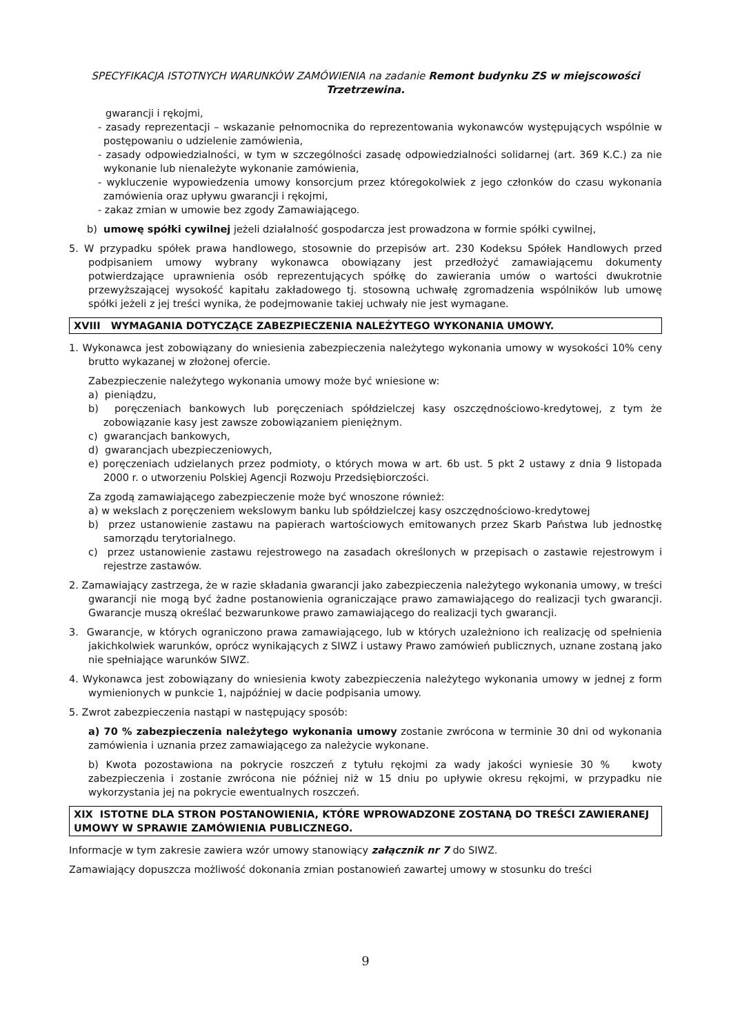SPECYFIKACJA ISTOTNYCH WARUNKÓW ZAMÓWIENIA na zadanie Remont budynku ZS w miejscowości Trzetrzewina.
gwarancji i rękojmi,
- zasady reprezentacji – wskazanie pełnomocnika do reprezentowania wykonawców występujących wspólnie w postępowaniu o udzielenie zamówienia,
- zasady odpowiedzialności, w tym w szczególności zasadę odpowiedzialności solidarnej (art. 369 K.C.) za nie wykonanie lub nienależyte wykonanie zamówienia,
- wykluczenie wypowiedzenia umowy konsorcjum przez któregokolwiek z jego członków do czasu wykonania zamówienia oraz upływu gwarancji i rękojmi,
- zakaz zmian w umowie bez zgody Zamawiającego.
b) umowę spółki cywilnej jeżeli działalność gospodarcza jest prowadzona w formie spółki cywilnej,
5. W przypadku spółek prawa handlowego, stosownie do przepisów art. 230 Kodeksu Spółek Handlowych przed podpisaniem umowy wybrany wykonawca obowiązany jest przedłożyć zamawiającemu dokumenty potwierdzające uprawnienia osób reprezentujących spółkę do zawierania umów o wartości dwukrotnie przewyższającej wysokość kapitału zakładowego tj. stosowną uchwałę zgromadzenia wspólników lub umowę spółki jeżeli z jej treści wynika, że podejmowanie takiej uchwały nie jest wymagane.
XVIII WYMAGANIA DOTYCZĄCE ZABEZPIECZENIA NALEŻYTEGO WYKONANIA UMOWY.
1. Wykonawca jest zobowiązany do wniesienia zabezpieczenia należytego wykonania umowy w wysokości 10% ceny brutto wykazanej w złożonej ofercie.
Zabezpieczenie należytego wykonania umowy może być wniesione w:
a) pieniądzu,
b) poręczeniach bankowych lub poręczeniach spółdzielczej kasy oszczędnościowo-kredytowej, z tym że zobowiązanie kasy jest zawsze zobowiązaniem pieniężnym.
c) gwarancjach bankowych,
d) gwarancjach ubezpieczeniowych,
e) poręczeniach udzielanych przez podmioty, o których mowa w art. 6b ust. 5 pkt 2 ustawy z dnia 9 listopada 2000 r. o utworzeniu Polskiej Agencji Rozwoju Przedsiębiorczości.
Za zgodą zamawiającego zabezpieczenie może być wnoszone również:
a) w wekslach z poręczeniem wekslowym banku lub spółdzielczej kasy oszczędnościowo-kredytowej
b) przez ustanowienie zastawu na papierach wartościowych emitowanych przez Skarb Państwa lub jednostkę samorządu terytorialnego.
c) przez ustanowienie zastawu rejestrowego na zasadach określonych w przepisach o zastawie rejestrowym i rejestrze zastawów.
2. Zamawiający zastrzega, że w razie składania gwarancji jako zabezpieczenia należytego wykonania umowy, w treści gwarancji nie mogą być żadne postanowienia ograniczające prawo zamawiającego do realizacji tych gwarancji. Gwarancje muszą określać bezwarunkowe prawo zamawiającego do realizacji tych gwarancji.
3. Gwarancje, w których ograniczono prawa zamawiającego, lub w których uzależniono ich realizację od spełnienia jakichkolwiek warunków, oprócz wynikających z SIWZ i ustawy Prawo zamówień publicznych, uznane zostaną jako nie spełniające warunków SIWZ.
4. Wykonawca jest zobowiązany do wniesienia kwoty zabezpieczenia należytego wykonania umowy w jednej z form wymienionych w punkcie 1, najpóźniej w dacie podpisania umowy.
5. Zwrot zabezpieczenia nastąpi w następujący sposób:
a) 70 % zabezpieczenia należytego wykonania umowy zostanie zwrócona w terminie 30 dni od wykonania zamówienia i uznania przez zamawiającego za należycie wykonane.
b) Kwota pozostawiona na pokrycie roszczeń z tytułu rękojmi za wady jakości wyniesie 30 % kwoty zabezpieczenia i zostanie zwrócona nie później niż w 15 dniu po upływie okresu rękojmi, w przypadku nie wykorzystania jej na pokrycie ewentualnych roszczeń.
XIX ISTOTNE DLA STRON POSTANOWIENIA, KTÓRE WPROWADZONE ZOSTANĄ DO TREŚCI ZAWIERANEJ UMOWY W SPRAWIE ZAMÓWIENIA PUBLICZNEGO.
Informacje w tym zakresie zawiera wzór umowy stanowiący załącznik nr 7 do SIWZ.
Zamawiający dopuszcza możliwość dokonania zmian postanowień zawartej umowy w stosunku do treści
9